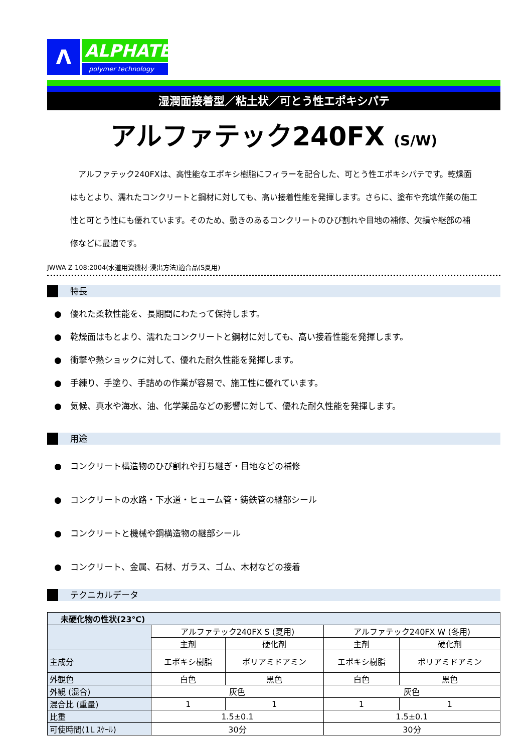Λ
ALPHATEC
polymer technology
湿潤面接着型／粘土状／可とう性エポキシパテ
アルファテック240FX (S/W)
　アルファテック240FXは、高性能なエポキシ樹脂にフィラーを配合した、可とう性エポキシパテです。乾燥面はもとより、濡れたコンクリートと鋼材に対しても、高い接着性能を発揮します。さらに、塗布や充填作業の施工性と可とう性にも優れています。そのため、動きのあるコンクリートのひび割れや目地の補修、欠損や継部の補修などに最適です。
JWWA Z 108:2004(水道用資機材-浸出方法)適合品(S夏用)
特長
●　優れた柔軟性能を、長期間にわたって保持します。
●　乾燥面はもとより、濡れたコンクリートと鋼材に対しても、高い接着性能を発揮します。
●　衝撃や熱ショックに対して、優れた耐久性能を発揮します。
●　手練り、手塗り、手詰めの作業が容易で、施工性に優れています。
●　気候、真水や海水、油、化学薬品などの影響に対して、優れた耐久性能を発揮します。
用途
●　コンクリート構造物のひび割れや打ち継ぎ・目地などの補修
●　コンクリートの水路・下水道・ヒューム管・鋳鉄管の継部シール
●　コンクリートと機械や鋼構造物の継部シール
●　コンクリート、金属、石材、ガラス、ゴム、木材などの接着
テクニカルデータ
| 未硬化物の性状(23℃) | | | | |
| --- | --- | --- | --- | --- |
| | アルファテック240FX S (夏用) | | アルファテック240FX W (冬用) | |
| | 主剤 | 硬化剤 | 主剤 | 硬化剤 |
| 主成分 | エポキシ樹脂 | ポリアミドアミン | エポキシ樹脂 | ポリアミドアミン |
| 外観色 | 白色 | 黒色 | 白色 | 黒色 |
| 外観 (混合) | 灰色 | | 灰色 | |
| 混合比 (重量) | 1 | 1 | 1 | 1 |
| 比重 | 1.5±0.1 | | 1.5±0.1 | |
| 可使時間(1L ｽｹｰﾙ) | 30分 | | 30分 | |